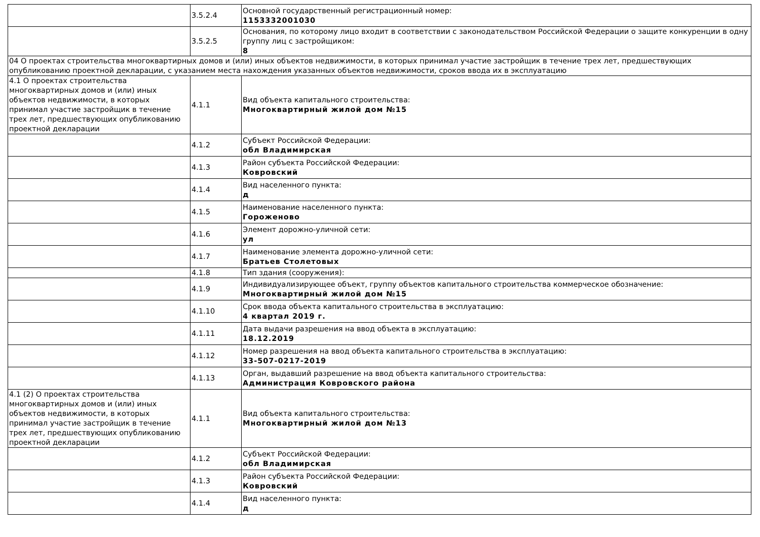| | 3.5.2.4 | Основной государственный регистрационный номер: 1153332001030 |
| | 3.5.2.5 | Основания, по которому лицо входит в соответствии с законодательством Российской Федерации о защите конкуренции в одну группу лиц с застройщиком: 8 |
| 04 О проектах строительства многоквартирных домов и (или) иных объектов недвижимости, в которых принимал участие застройщик в течение трех лет, предшествующих опубликованию проектной декларации, с указанием места нахождения указанных объектов недвижимости, сроков ввода их в эксплуатацию | | |
| 4.1 О проектах строительства многоквартирных домов и (или) иных объектов недвижимости, в которых принимал участие застройщик в течение трех лет, предшествующих опубликованию проектной декларации | 4.1.1 | Вид объекта капитального строительства: Многоквартирный жилой дом №15 |
| | 4.1.2 | Субъект Российской Федерации: обл Владимирская |
| | 4.1.3 | Район субъекта Российской Федерации: Ковровский |
| | 4.1.4 | Вид населенного пункта: д |
| | 4.1.5 | Наименование населенного пункта: Гороженово |
| | 4.1.6 | Элемент дорожно-уличной сети: ул |
| | 4.1.7 | Наименование элемента дорожно-уличной сети: Братьев Столетовых |
| | 4.1.8 | Тип здания (сооружения): |
| | 4.1.9 | Индивидуализирующее объект, группу объектов капитального строительства коммерческое обозначение: Многоквартирный жилой дом №15 |
| | 4.1.10 | Срок ввода объекта капитального строительства в эксплуатацию: 4 квартал 2019 г. |
| | 4.1.11 | Дата выдачи разрешения на ввод объекта в эксплуатацию: 18.12.2019 |
| | 4.1.12 | Номер разрешения на ввод объекта капитального строительства в эксплуатацию: 33-507-0217-2019 |
| | 4.1.13 | Орган, выдавший разрешение на ввод объекта капитального строительства: Администрация Ковровского района |
| 4.1 (2) О проектах строительства многоквартирных домов и (или) иных объектов недвижимости, в которых принимал участие застройщик в течение трех лет, предшествующих опубликованию проектной декларации | 4.1.1 | Вид объекта капитального строительства: Многоквартирный жилой дом №13 |
| | 4.1.2 | Субъект Российской Федерации: обл Владимирская |
| | 4.1.3 | Район субъекта Российской Федерации: Ковровский |
| | 4.1.4 | Вид населенного пункта: д |